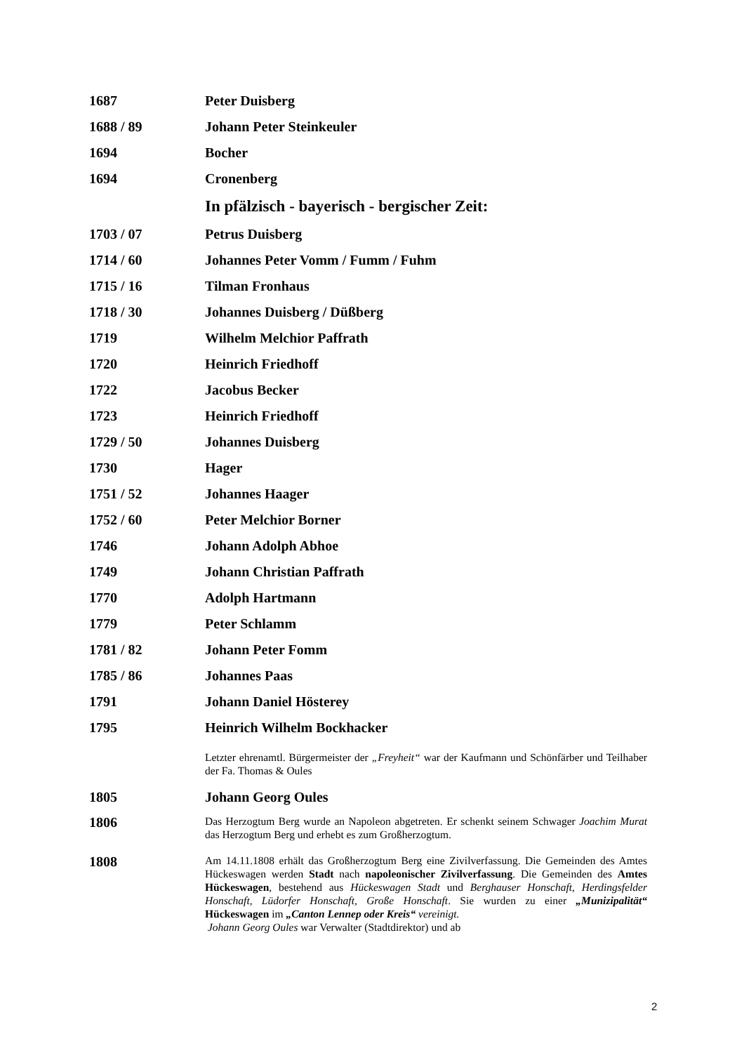1687 Peter Duisberg
1688 / 89 Johann Peter Steinkeuler
1694 Bocher
1694 Cronenberg
In pfälzisch - bayerisch - bergischer Zeit:
1703 / 07 Petrus Duisberg
1714 / 60
Johannes Peter Vomm / Fumm / Fuhm
1715 / 16 Tilman Fronhaus
1718 / 30 Johannes Duisberg / Düßberg
1719 Wilhelm Melchior Paffrath
1720 Heinrich Friedhoff
1722 Jacobus Becker
1723 Heinrich Friedhoff
1729 / 50 Johannes Duisberg
1730 Hager
1751 / 52 Johannes Haager
1752 / 60 Peter Melchior Borner
1746 Johann Adolph Abhoe
1749 Johann Christian Paffrath
1770 Adolph Hartmann
1779 Peter Schlamm
1781 / 82 Johann Peter Fomm
1785 / 86 Johannes Paas
1791 Johann Daniel Hösterey
1795 Heinrich Wilhelm Bockhacker
Letzter ehrenamtl. Bürgermeister der „Freyheit“ war der Kaufmann und Schönfärber und Teilhaber der Fa. Thomas & Oules
1805 Johann Georg Oules
1806
Das Herzogtum Berg wurde an Napoleon abgetreten. Er schenkt seinem Schwager Joachim Murat das Herzogtum Berg und erhebt es zum Großherzogtum.
1808
Am 14.11.1808 erhält das Großherzogtum Berg eine Zivilverfassung. Die Gemeinden des Amtes Hückeswagen werden Stadt nach napoleonischer Zivilverfassung. Die Gemeinden des Amtes Hückeswagen, bestehend aus Hückeswagen Stadt und Berghauser Honschaft, Herdingsfelder Honschaft, Lüdorfer Honschaft, Große Honschaft. Sie wurden zu einer „Munizipalität“ Hückeswagen im „Canton Lennep oder Kreis“ vereinigt.
Johann Georg Oules war Verwalter (Stadtdirektor) und ab
2